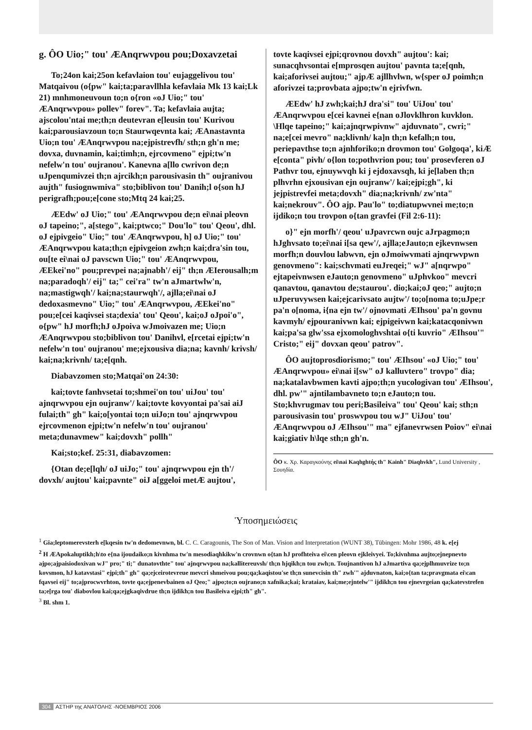g. ÔO Uio;" tou' ÆAnqrwvpou pou;Doxavzetai
To;24on kai;25on kefavlaion tou' eujaggelivou tou' Matqaivou (o{pw" kai;ta;paravllhla kefavlaia Mk 13 kai;Lk 21) mnhmoneuvoun to;n o{ron «oJ Uio;" tou' ÆAnqrwvpou» pollev" forev". Ta; kefavlaia aujta; ajscolou'ntai me;th;n deutevran e[leusin tou' Kurivou kai;parousiavzoun to;n Staurwqevnta kai; ÆAnastavnta Uio;n tou' ÆAnqrwvpou na;ejpistrevfh/ sth;n gh'n me; dovxa, duvnamin, kai;timh;n, ejrcovmeno" ejpi;tw'n nefelw'n tou' oujranou'. Kanevna a[llo cwrivon de;n uJpenqumivzei th;n ajrcikh;n parousivasin th" oujranivou aujth" fusiognwmiva" sto;biblivon tou' Danih;l o{son hJ perigrafh;pou;e[cone sto;Mtq 24 kai;25.
ÆEdw' oJ Uio;" tou' ÆAnqrwvpou de;n ei\nai pleovn oJ tapeino;", a[stego", kai;ptwco;" Dou'lo" tou' Qeou', dhl. oJ ejpivgeio" Uio;" tou' ÆAnqrwvpou, h] oJ Uio;" tou' ÆAnqrwvpou kata;th;n ejpivgeion zwh;n kai;dra'sin tou, ou[te ei\nai oJ pavscwn Uio;" tou' ÆAnqrwvpou, ÆEkei'no" pou;prevpei na;ajnabh'/ eij" th;n ÆIerousalh;m na;paradoqh'/ eij" ta;" cei'ra" tw'n aJmartwlw'n, na;mastigwqh'/ kai;na;staurwqh'/, ajlla;ei\nai oJ dedoxasmevno" Uio;" tou' ÆAnqrwvpou, ÆEkei'no" pou;e[cei kaqivsei sta;dexia' tou' Qeou', kai;oJ oJpoi'o", o{pw" hJ morfh;hJ oJpoiva wJmoivazen me; Uio;n ÆAnqrwvpou sto;biblivon tou' Danihvl, e[rcetai ejpi;tw'n nefelw'n tou' oujranou' me;ejxousiva dia;na; kavnh/ krivsh/ kai;na;krivnh/ ta;e[qnh.
Diabavzomen sto;Matqai'on 24:30:
kai;tovte fanhvsetai to;shmei'on tou' uiJou' tou' ajnqrwvpou ejn oujranw'/ kai;tovte kovyontai pa'sai aiJ fulai;th" gh" kai;o[yontai to;n uiJo;n tou' ajnqrwvpou ejrcovmenon ejpi;tw'n nefelw'n tou' oujranou' meta;dunavmew" kai;dovxh" pollh"
Kai;sto;kef. 25:31, diabavzomen:
{Otan de;e[lqh/ oJ uiJo;" tou' ajnqrwvpou ejn th'/ dovxh/ aujtou' kai;pavnte" oiJ a[ggeloi metÆ aujtou',
tovte kaqivsei ejpi;qrovnou dovxh" aujtou': kai; sunacqhvsontai e[mprosqen aujtou' pavnta ta;e[qnh, kai;aforivsei aujtou;" ajpÆ ajllhvlwn, w{sper oJ poimh;n aforivzei ta;provbata ajpo;tw'n ejrivfwn.
ÆEdw' hJ zwh;kai;hJ dra'si" tou' UiJou' tou' ÆAnqrwvpou e[cei kavnei e{nan oJlovklhron kuvklon. \Hlqe tapeino;" kai;ajnqrwpivnw" ajduvnato", cwri;" na;e[cei mevro" na;klivnh/ ka]n th;n kefalh;n tou, periepavthse to;n ajnhforiko;n drovmon tou' Golgoqa', kiÆ e[conta" pivh/ o{lon to;pothvrion pou; tou' prosevferen oJ Pathvr tou, ejnuywvqh ki j ejdoxavsqh, ki je[laben th;n plhvrhn ejxousivan ejn oujranw'/ kai;ejpi;gh", ki jejpistrevfei meta;dovxh" dia;na;krivnh/ zw'nta" kai;nekrouv". ÔO ajp. Pau'lo" to;diatupwvnei me;to;n ijdiko;n tou trovpon o{tan gravfei (Fil 2:6-11):
o}" ejn morfh'/ qeou' uJpavrcwn oujc aJrpagmo;n hJghvsato to;ei\nai i[sa qew'/, ajlla;eJauto;n ejkevnwsen morfh;n douvlou labwvn, ejn oJmoiwvmati ajnqrwvpwn genovmeno": kai;schvmati euJreqei;" wJ" a[nqrwpo" ejtapeivnwsen eJauto;n genovmeno" uJphvkoo" mevcri qanavtou, qanavtou de;staurou'. dio;kai;oJ qeo;" aujto;n uJperuvywsen kai;ejcarivsato aujtw'/ to;o[noma to;uJpe;r pa'n o[noma, i{na ejn tw'/ ojnovmati ÆIhsou' pa'n govnu kavmyh/ ejpouranivwn kai; ejpigeivwn kai;katacqonivwn kai;pa'sa glw'ssa ejxomologhvshtai o{ti kuvrio" ÆIhsou'" Cristo;" eij" dovxan qeou' patrov".
ÔO aujtoprosdiorismo;" tou' ÆIhsou' «oJ Uio;" tou' ÆAnqrwvpou» ei\nai i[sw" oJ kalluvtero" trovpo" dia; na;katalavbwmen kavti ajpo;th;n yucologivan tou' ÆIhsou', dhl. pw'" ajntilambavneto to;n eJauto;n tou. Sto;khvrugmav tou peri;Basileiva" tou' Qeou' kai; sth;n parousivasin tou' proswvpou tou wJ" UiJou' tou' ÆAnqrwvpou oJ ÆIhsou'" ma" ejfanevrwsen Poiov" ei\nai kai;giativ h\lqe sth;n gh'n.
ÔO κ. Χρ. Καραγκούνης ei\nai Kaqhghtής th" Kainh" Diaqhvkh", Lund University , Σουηδία.
Ὑποσημειώσεις
<sup>1</sup> Gia;leptomerevsterh e[kqesin tw'n dedomevnwn, bl. C. C. Caragounis, The Son of Man. Vision and Interpretation (WUNT 38), Tübingen: Mohr 1986, 48 k. e[ej
<sup>2</sup> H ÆApokaluptikh;h\to e{na ijoudaiko;n kivnhma tw'n mesodiaqhkikw'n crovnwn o{tan hJ profhteiva ei\cen pleovn ejkleivyei. To;kivnhma aujto;ejnepnevto ajpo;ajpaisiodoxivan wJ" pro;" ti;" dunatovthte" tou' ajnqrwvpou na;kallitereuvsh/ th;n hjqikh;n tou zwh;n. Toujnantivon hJ aJmartiva qa;ejplhmuvrize to;n kovsmon, hJ katavstasi" ejpi;th" gh" qa;ejceirotevreue mevcri shmeivou pou;qa;kaqistou'se th;n sunevcisin th" zwh'" ajduvnaton, kai;o{tan ta;pravgmata ei\can fqavsei eij" to;ajprocwvrhton, tovte qa;ejpenevbainen oJ Qeo;" ajpo;to;n oujrano;n xafnika;kai; krataiav, kai;me;ejntelw'" ijdikh;n tou ejnevrgeian qa;katevstrefen ta;e[rga tou' diabovlou kai;qa;ejgkaqivdrue th;n ijdikh;n tou Basileiva ejpi;th" gh".
<sup>3</sup> Bl. shm 1.
304 ΑΣΤΗΡ της ΑΝΑΤΟΛΗΣ -ΝΟΕΜΒΡΙΟΣ 2006